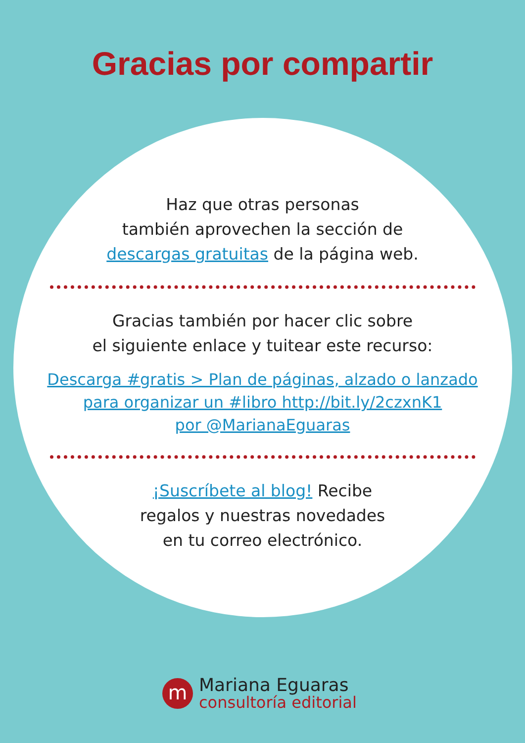Gracias por compartir
Haz que otras personas
también aprovechen la sección de
descargas gratuitas de la página web.
Gracias también por hacer clic sobre
el siguiente enlace y tuitear este recurso:
Descarga #gratis > Plan de páginas, alzado o lanzado
para organizar un #libro http://bit.ly/2czxnK1
por @MarianaEguaras
¡Suscríbete al blog! Recibe
regalos y nuestras novedades
en tu correo electrónico.
m
Mariana Eguaras
consultoría editorial